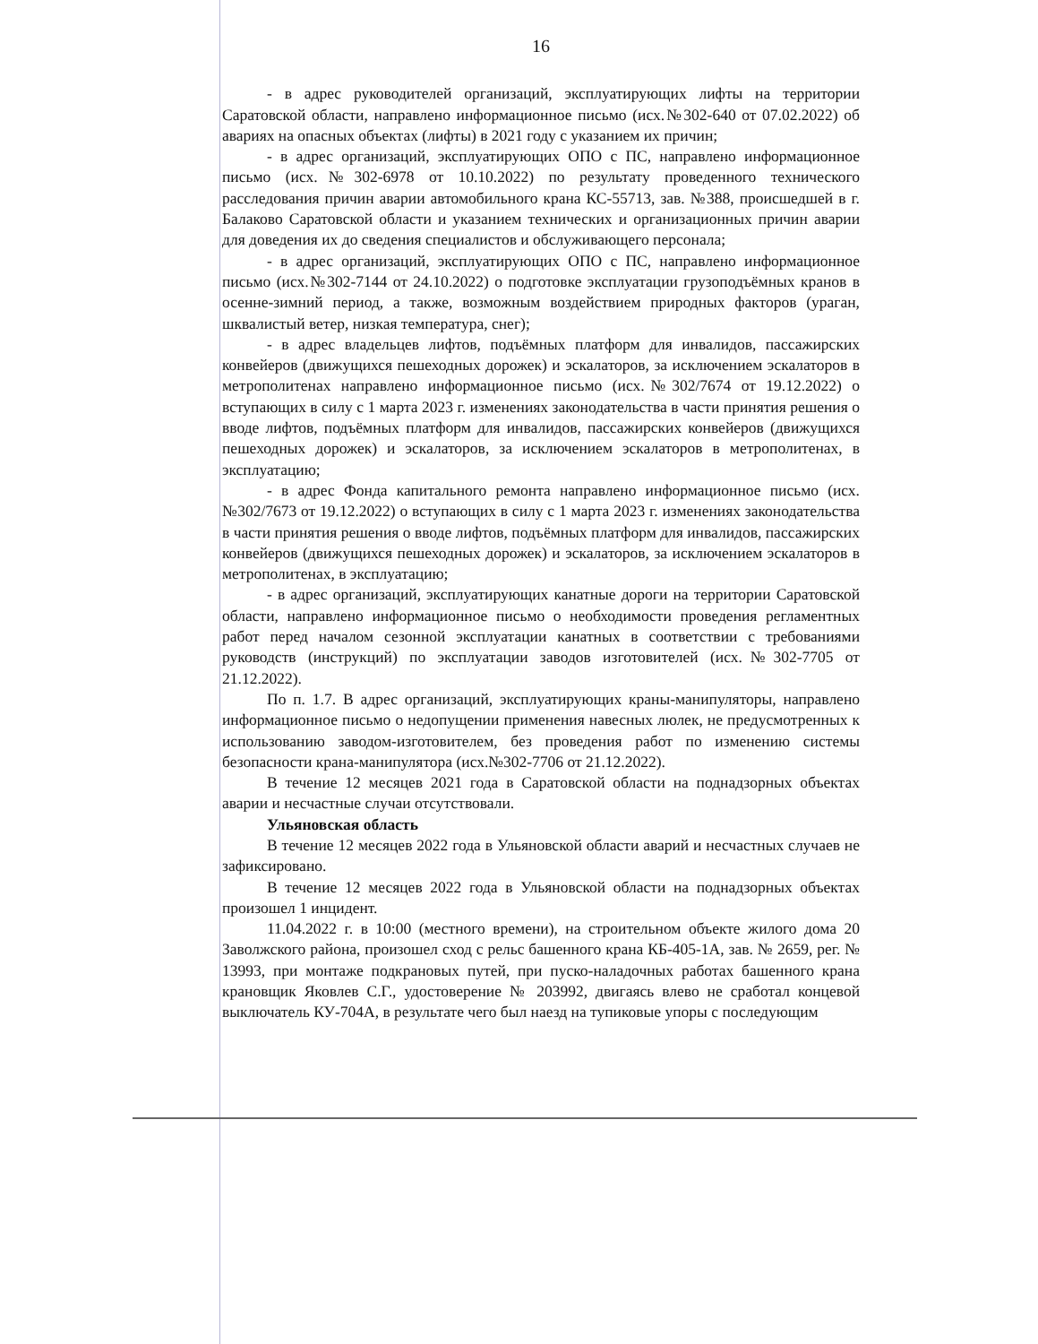16
- в адрес руководителей организаций, эксплуатирующих лифты на территории Саратовской области, направлено информационное письмо (исх.№302-640 от 07.02.2022) об авариях на опасных объектах (лифты) в 2021 году с указанием их причин;
- в адрес организаций, эксплуатирующих ОПО с ПС, направлено информационное письмо (исх.№302-6978 от 10.10.2022) по результату проведенного технического расследования причин аварии автомобильного крана КС-55713, зав. №388, происшедшей в г. Балаково Саратовской области и указанием технических и организационных причин аварии для доведения их до сведения специалистов и обслуживающего персонала;
- в адрес организаций, эксплуатирующих ОПО с ПС, направлено информационное письмо (исх.№302-7144 от 24.10.2022) о подготовке эксплуатации грузоподъёмных кранов в осенне-зимний период, а также, возможным воздействием природных факторов (ураган, шквалистый ветер, низкая температура, снег);
- в адрес владельцев лифтов, подъёмных платформ для инвалидов, пассажирских конвейеров (движущихся пешеходных дорожек) и эскалаторов, за исключением эскалаторов в метрополитенах направлено информационное письмо (исх.№302/7674 от 19.12.2022) о вступающих в силу с 1 марта 2023 г. изменениях законодательства в части принятия решения о вводе лифтов, подъёмных платформ для инвалидов, пассажирских конвейеров (движущихся пешеходных дорожек) и эскалаторов, за исключением эскалаторов в метрополитенах, в эксплуатацию;
- в адрес Фонда капитального ремонта направлено информационное письмо (исх.№302/7673 от 19.12.2022) о вступающих в силу с 1 марта 2023 г. изменениях законодательства в части принятия решения о вводе лифтов, подъёмных платформ для инвалидов, пассажирских конвейеров (движущихся пешеходных дорожек) и эскалаторов, за исключением эскалаторов в метрополитенах, в эксплуатацию;
- в адрес организаций, эксплуатирующих канатные дороги на территории Саратовской области, направлено информационное письмо о необходимости проведения регламентных работ перед началом сезонной эксплуатации канатных в соответствии с требованиями руководств (инструкций) по эксплуатации заводов изготовителей (исх.№302-7705 от 21.12.2022).
По п. 1.7. В адрес организаций, эксплуатирующих краны-манипуляторы, направлено информационное письмо о недопущении применения навесных люлек, не предусмотренных к использованию заводом-изготовителем, без проведения работ по изменению системы безопасности крана-манипулятора (исх.№302-7706 от 21.12.2022).
В течение 12 месяцев 2021 года в Саратовской области на поднадзорных объектах аварии и несчастные случаи отсутствовали.
Ульяновская область
В течение 12 месяцев 2022 года в Ульяновской области аварий и несчастных случаев не зафиксировано.
В течение 12 месяцев 2022 года в Ульяновской области на поднадзорных объектах произошел 1 инцидент.
11.04.2022 г. в 10:00 (местного времени), на строительном объекте жилого дома 20 Заволжского района, произошел сход с рельс башенного крана КБ-405-1А, зав. № 2659, рег. № 13993, при монтаже подкрановых путей, при пуско-наладочных работах башенного крана крановщик Яковлев С.Г., удостоверение № 203992, двигаясь влево не сработал концевой выключатель КУ-704А, в результате чего был наезд на тупиковые упоры с последующим